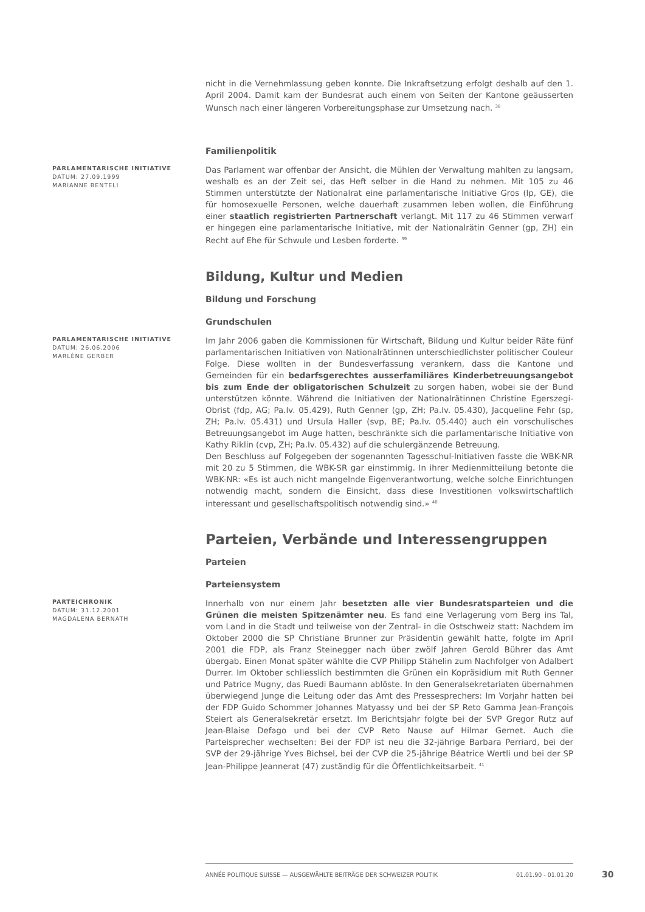nicht in die Vernehmlassung geben konnte. Die Inkraftsetzung erfolgt deshalb auf den 1. April 2004. Damit kam der Bundesrat auch einem von Seiten der Kantone geäusserten Wunsch nach einer längeren Vorbereitungsphase zur Umsetzung nach. <sup>38</sup>
Familienpolitik
PARLAMENTARISCHE INITIATIVE
DATUM: 27.09.1999
MARIANNE BENTELI
Das Parlament war offenbar der Ansicht, die Mühlen der Verwaltung mahlten zu langsam, weshalb es an der Zeit sei, das Heft selber in die Hand zu nehmen. Mit 105 zu 46 Stimmen unterstützte der Nationalrat eine parlamentarische Initiative Gros (lp, GE), die für homosexuelle Personen, welche dauerhaft zusammen leben wollen, die Einführung einer staatlich registrierten Partnerschaft verlangt. Mit 117 zu 46 Stimmen verwarf er hingegen eine parlamentarische Initiative, mit der Nationalrätin Genner (gp, ZH) ein Recht auf Ehe für Schwule und Lesben forderte. <sup>39</sup>
Bildung, Kultur und Medien
Bildung und Forschung
Grundschulen
PARLAMENTARISCHE INITIATIVE
DATUM: 26.06.2006
MARLÈNE GERBER
Im Jahr 2006 gaben die Kommissionen für Wirtschaft, Bildung und Kultur beider Räte fünf parlamentarischen Initiativen von Nationalrätinnen unterschiedlichster politischer Couleur Folge. Diese wollten in der Bundesverfassung verankern, dass die Kantone und Gemeinden für ein bedarfsgerechtes ausserfamiliäres Kinderbetreuungsangebot bis zum Ende der obligatorischen Schulzeit zu sorgen haben, wobei sie der Bund unterstützen könnte. Während die Initiativen der Nationalrätinnen Christine Egerszegi-Obrist (fdp, AG; Pa.Iv. 05.429), Ruth Genner (gp, ZH; Pa.Iv. 05.430), Jacqueline Fehr (sp, ZH; Pa.Iv. 05.431) und Ursula Haller (svp, BE; Pa.Iv. 05.440) auch ein vorschulisches Betreuungsangebot im Auge hatten, beschränkte sich die parlamentarische Initiative von Kathy Riklin (cvp, ZH; Pa.Iv. 05.432) auf die schulergänzende Betreuung.
Den Beschluss auf Folgegeben der sogenannten Tagesschul-Initiativen fasste die WBK-NR mit 20 zu 5 Stimmen, die WBK-SR gar einstimmig. In ihrer Medienmitteilung betonte die WBK-NR: «Es ist auch nicht mangelnde Eigenverantwortung, welche solche Einrichtungen notwendig macht, sondern die Einsicht, dass diese Investitionen volkswirtschaftlich interessant und gesellschaftspolitisch notwendig sind.» <sup>40</sup>
Parteien, Verbände und Interessengruppen
Parteien
Parteiensystem
PARTEICHRONIK
DATUM: 31.12.2001
MAGDALENA BERNATH
Innerhalb von nur einem Jahr besetzten alle vier Bundesratsparteien und die Grünen die meisten Spitzenämter neu. Es fand eine Verlagerung vom Berg ins Tal, vom Land in die Stadt und teilweise von der Zentral- in die Ostschweiz statt: Nachdem im Oktober 2000 die SP Christiane Brunner zur Präsidentin gewählt hatte, folgte im April 2001 die FDP, als Franz Steinegger nach über zwölf Jahren Gerold Bührer das Amt übergab. Einen Monat später wählte die CVP Philipp Stähelin zum Nachfolger von Adalbert Durrer. Im Oktober schliesslich bestimmten die Grünen ein Kopräsidium mit Ruth Genner und Patrice Mugny, das Ruedi Baumann ablöste. In den Generalsekretariaten übernahmen überwiegend Junge die Leitung oder das Amt des Pressesprechers: Im Vorjahr hatten bei der FDP Guido Schommer Johannes Matyassy und bei der SP Reto Gamma Jean-François Steiert als Generalsekretär ersetzt. Im Berichtsjahr folgte bei der SVP Gregor Rutz auf Jean-Blaise Defago und bei der CVP Reto Nause auf Hilmar Gernet. Auch die Parteisprecher wechselten: Bei der FDP ist neu die 32-jährige Barbara Perriard, bei der SVP der 29-jährige Yves Bichsel, bei der CVP die 25-jährige Béatrice Wertli und bei der SP Jean-Philippe Jeannerat (47) zuständig für die Öffentlichkeitsarbeit. <sup>41</sup>
ANNÉE POLITIQUE SUISSE — AUSGEWÄHLTE BEITRÄGE DER SCHWEIZER POLITIK 01.01.90 - 01.01.20
30